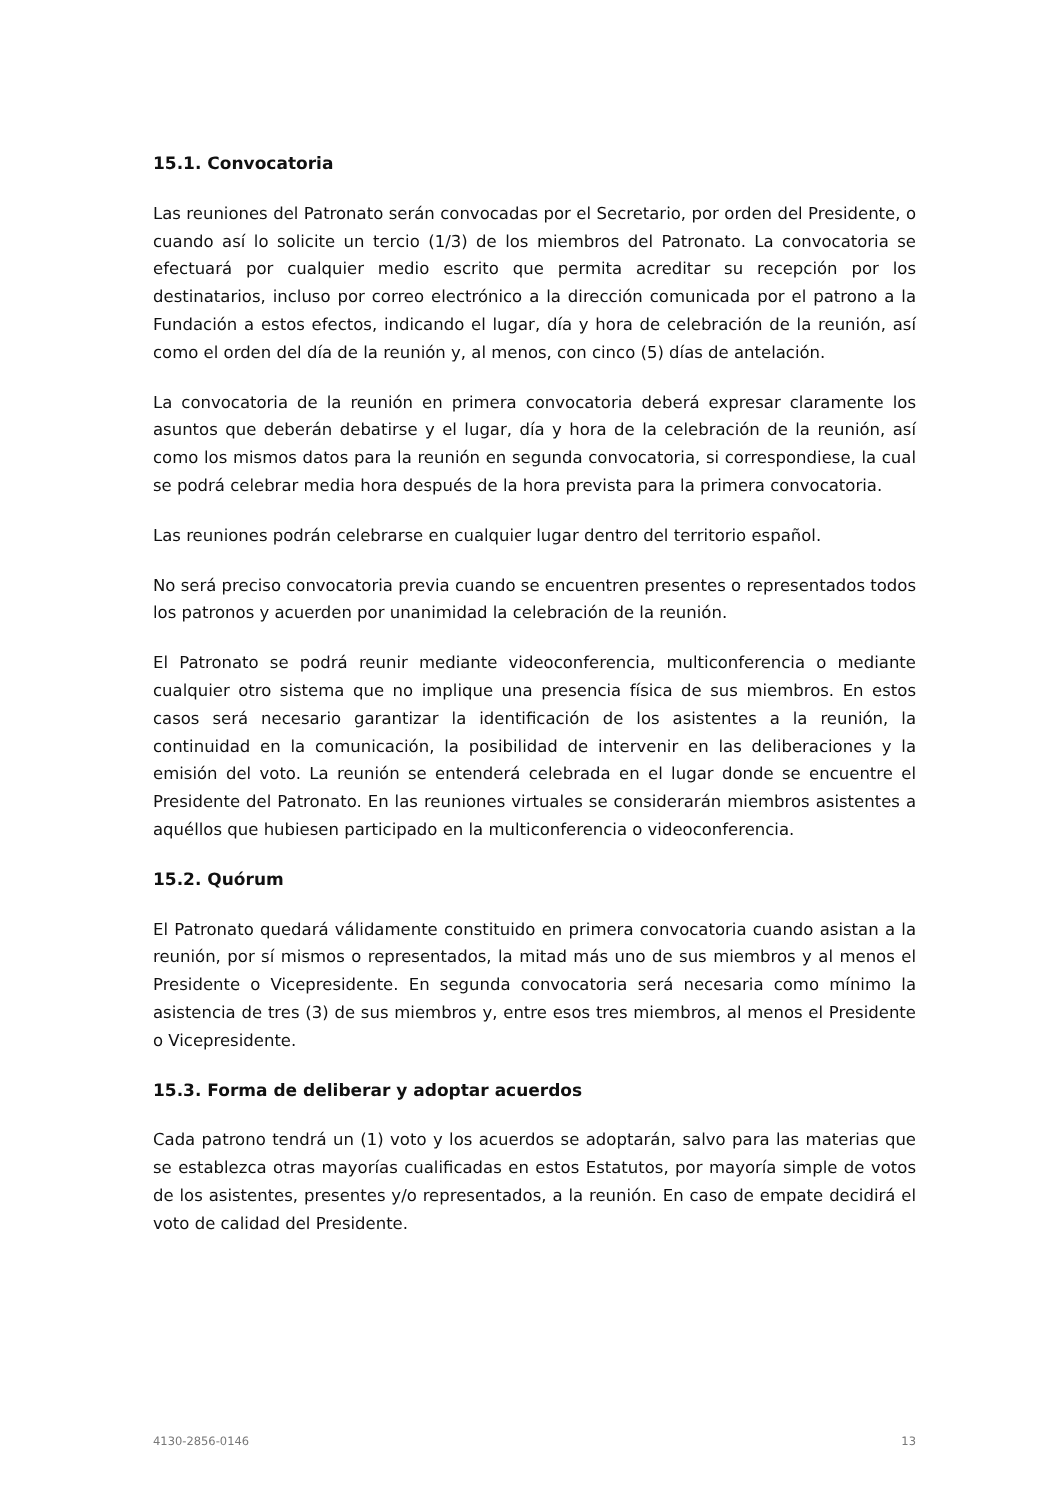15.1. Convocatoria
Las reuniones del Patronato serán convocadas por el Secretario, por orden del Presidente, o cuando así lo solicite un tercio (1/3) de los miembros del Patronato. La convocatoria se efectuará por cualquier medio escrito que permita acreditar su recepción por los destinatarios, incluso por correo electrónico a la dirección comunicada por el patrono a la Fundación a estos efectos, indicando el lugar, día y hora de celebración de la reunión, así como el orden del día de la reunión y, al menos, con cinco (5) días de antelación.
La convocatoria de la reunión en primera convocatoria deberá expresar claramente los asuntos que deberán debatirse y el lugar, día y hora de la celebración de la reunión, así como los mismos datos para la reunión en segunda convocatoria, si correspondiese, la cual se podrá celebrar media hora después de la hora prevista para la primera convocatoria.
Las reuniones podrán celebrarse en cualquier lugar dentro del territorio español.
No será preciso convocatoria previa cuando se encuentren presentes o representados todos los patronos y acuerden por unanimidad la celebración de la reunión.
El Patronato se podrá reunir mediante videoconferencia, multiconferencia o mediante cualquier otro sistema que no implique una presencia física de sus miembros. En estos casos será necesario garantizar la identificación de los asistentes a la reunión, la continuidad en la comunicación, la posibilidad de intervenir en las deliberaciones y la emisión del voto. La reunión se entenderá celebrada en el lugar donde se encuentre el Presidente del Patronato. En las reuniones virtuales se considerarán miembros asistentes a aquéllos que hubiesen participado en la multiconferencia o videoconferencia.
15.2. Quórum
El Patronato quedará válidamente constituido en primera convocatoria cuando asistan a la reunión, por sí mismos o representados, la mitad más uno de sus miembros y al menos el Presidente o Vicepresidente. En segunda convocatoria será necesaria como mínimo la asistencia de tres (3) de sus miembros y, entre esos tres miembros, al menos el Presidente o Vicepresidente.
15.3. Forma de deliberar y adoptar acuerdos
Cada patrono tendrá un (1) voto y los acuerdos se adoptarán, salvo para las materias que se establezca otras mayorías cualificadas en estos Estatutos, por mayoría simple de votos de los asistentes, presentes y/o representados, a la reunión. En caso de empate decidirá el voto de calidad del Presidente.
4130-2856-0146 13